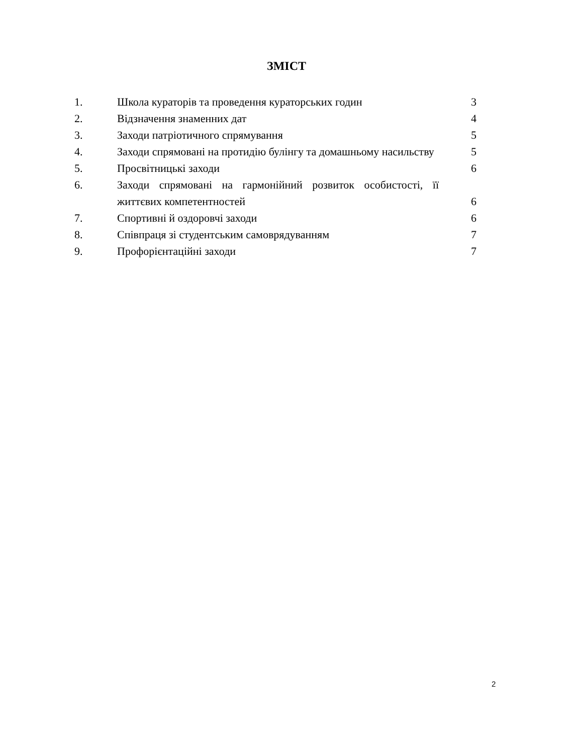ЗМІСТ
| 1. | Школа кураторів та проведення кураторських годин | 3 |
| 2. | Відзначення знаменних дат | 4 |
| 3. | Заходи патріотичного спрямування | 5 |
| 4. | Заходи спрямовані на протидію булінгу та домашньому насильству | 5 |
| 5. | Просвітницькі заходи | 6 |
| 6. | Заходи спрямовані на гармонійний розвиток особистості, її життєвих компетентностей | 6 |
| 7. | Спортивні й оздоровчі заходи | 6 |
| 8. | Співпраця зі студентським самоврядуванням | 7 |
| 9. | Профорієнтаційні заходи | 7 |
2